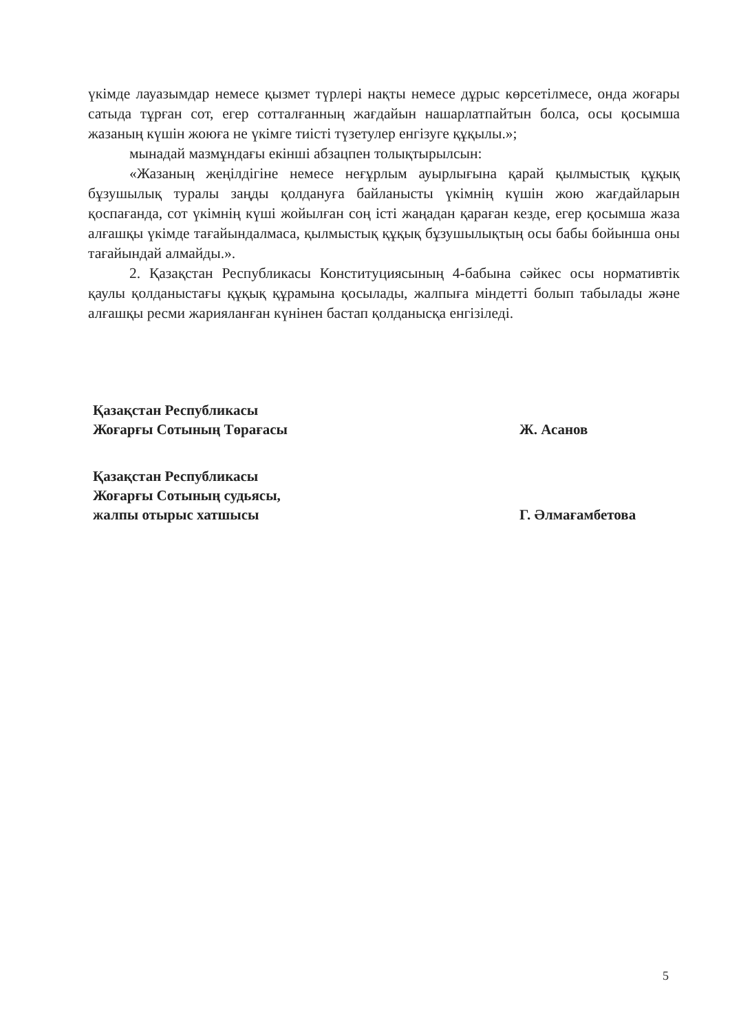үкімде лауазымдар немесе қызмет түрлері нақты немесе дұрыс көрсетілмесе, онда жоғары сатыда тұрған сот, егер сотталғанның жағдайын нашарлатпайтын болса, осы қосымша жазаның күшін жоюға не үкімге тиісті түзетулер енгізуге құқылы.»;
мынадай мазмұндағы екінші абзацпен толықтырылсын:
«Жазаның жеңілдігіне немесе неғұрлым ауырлығына қарай қылмыстық құқық бұзушылық туралы заңды қолдануға байланысты үкімнің күшін жою жағдайларын қоспағанда, сот үкімнің күші жойылған соң істі жаңадан қараған кезде, егер қосымша жаза алғашқы үкімде тағайындалмаса, қылмыстық құқық бұзушылықтың осы бабы бойынша оны тағайындай алмайды.».
2. Қазақстан Республикасы Конституциясының 4-бабына сәйкес осы нормативтік қаулы қолданыстағы құқық құрамына қосылады, жалпыға міндетті болып табылады және алғашқы ресми жарияланған күнінен бастап қолданысқа енгізіледі.
Қазақстан Республикасы
Жоғарғы Сотының Төрағасы
Ж. Асанов
Қазақстан Республикасы
Жоғарғы Сотының судьясы,
жалпы отырыс хатшысы
Г. Әлмағамбетова
5